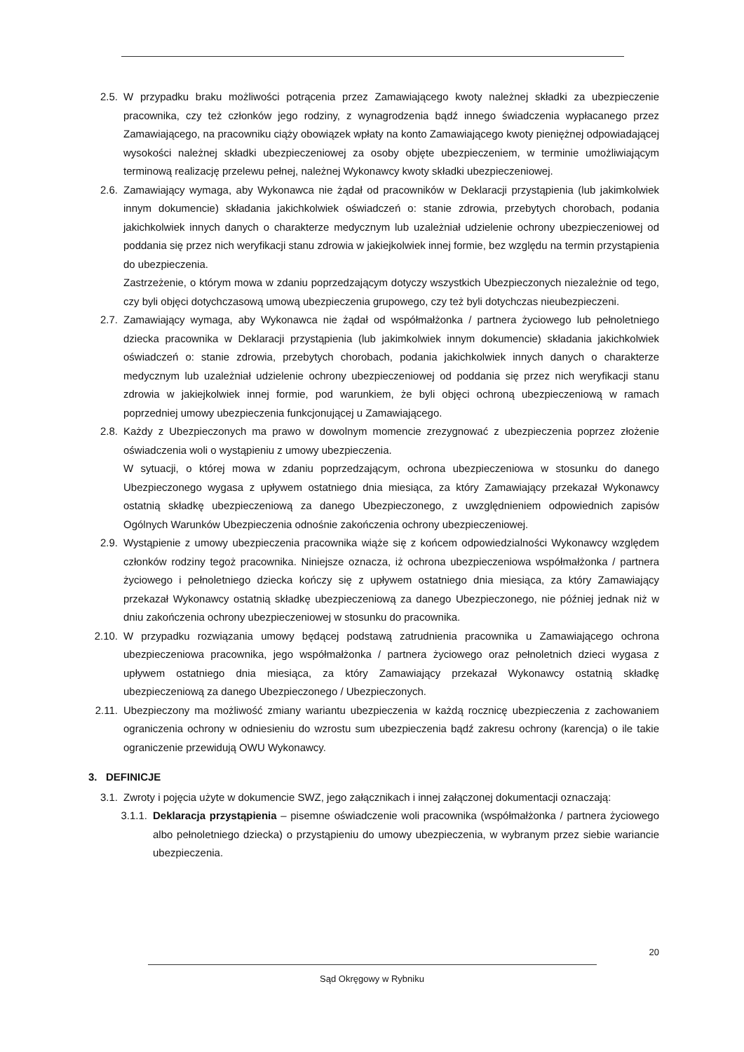2.5. W przypadku braku możliwości potrącenia przez Zamawiającego kwoty należnej składki za ubezpieczenie pracownika, czy też członków jego rodziny, z wynagrodzenia bądź innego świadczenia wypłacanego przez Zamawiającego, na pracowniku ciąży obowiązek wpłaty na konto Zamawiającego kwoty pieniężnej odpowiadającej wysokości należnej składki ubezpieczeniowej za osoby objęte ubezpieczeniem, w terminie umożliwiającym terminową realizację przelewu pełnej, należnej Wykonawcy kwoty składki ubezpieczeniowej.
2.6. Zamawiający wymaga, aby Wykonawca nie żądał od pracowników w Deklaracji przystąpienia (lub jakimkolwiek innym dokumencie) składania jakichkolwiek oświadczeń o: stanie zdrowia, przebytych chorobach, podania jakichkolwiek innych danych o charakterze medycznym lub uzależniał udzielenie ochrony ubezpieczeniowej od poddania się przez nich weryfikacji stanu zdrowia w jakiejkolwiek innej formie, bez względu na termin przystąpienia do ubezpieczenia.
Zastrzeżenie, o którym mowa w zdaniu poprzedzającym dotyczy wszystkich Ubezpieczonych niezależnie od tego, czy byli objęci dotychczasową umową ubezpieczenia grupowego, czy też byli dotychczas nieubezpieczeni.
2.7. Zamawiający wymaga, aby Wykonawca nie żądał od współmałżonka / partnera życiowego lub pełnoletniego dziecka pracownika w Deklaracji przystąpienia (lub jakimkolwiek innym dokumencie) składania jakichkolwiek oświadczeń o: stanie zdrowia, przebytych chorobach, podania jakichkolwiek innych danych o charakterze medycznym lub uzależniał udzielenie ochrony ubezpieczeniowej od poddania się przez nich weryfikacji stanu zdrowia w jakiejkolwiek innej formie, pod warunkiem, że byli objęci ochroną ubezpieczeniową w ramach poprzedniej umowy ubezpieczenia funkcjonującej u Zamawiającego.
2.8. Każdy z Ubezpieczonych ma prawo w dowolnym momencie zrezygnować z ubezpieczenia poprzez złożenie oświadczenia woli o wystąpieniu z umowy ubezpieczenia.
W sytuacji, o której mowa w zdaniu poprzedzającym, ochrona ubezpieczeniowa w stosunku do danego Ubezpieczonego wygasa z upływem ostatniego dnia miesiąca, za który Zamawiający przekazał Wykonawcy ostatnią składkę ubezpieczeniową za danego Ubezpieczonego, z uwzględnieniem odpowiednich zapisów Ogólnych Warunków Ubezpieczenia odnośnie zakończenia ochrony ubezpieczeniowej.
2.9. Wystąpienie z umowy ubezpieczenia pracownika wiąże się z końcem odpowiedzialności Wykonawcy względem członków rodziny tegoż pracownika. Niniejsze oznacza, iż ochrona ubezpieczeniowa współmałżonka / partnera życiowego i pełnoletniego dziecka kończy się z upływem ostatniego dnia miesiąca, za który Zamawiający przekazał Wykonawcy ostatnią składkę ubezpieczeniową za danego Ubezpieczonego, nie później jednak niż w dniu zakończenia ochrony ubezpieczeniowej w stosunku do pracownika.
2.10. W przypadku rozwiązania umowy będącej podstawą zatrudnienia pracownika u Zamawiającego ochrona ubezpieczeniowa pracownika, jego współmałżonka / partnera życiowego oraz pełnoletnich dzieci wygasa z upływem ostatniego dnia miesiąca, za który Zamawiający przekazał Wykonawcy ostatnią składkę ubezpieczeniową za danego Ubezpieczonego / Ubezpieczonych.
2.11. Ubezpieczony ma możliwość zmiany wariantu ubezpieczenia w każdą rocznicę ubezpieczenia z zachowaniem ograniczenia ochrony w odniesieniu do wzrostu sum ubezpieczenia bądź zakresu ochrony (karencja) o ile takie ograniczenie przewidują OWU Wykonawcy.
3. DEFINICJE
3.1. Zwroty i pojęcia użyte w dokumencie SWZ, jego załącznikach i innej załączonej dokumentacji oznaczają:
3.1.1. Deklaracja przystąpienia – pisemne oświadczenie woli pracownika (współmałżonka / partnera życiowego albo pełnoletniego dziecka) o przystąpieniu do umowy ubezpieczenia, w wybranym przez siebie wariancie ubezpieczenia.
20
Sąd Okręgowy w Rybniku